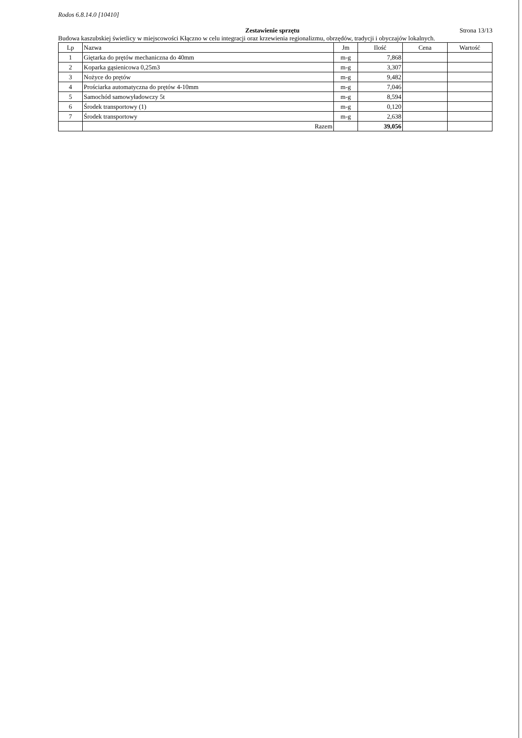Rodos 6.8.14.0 [10410]
Zestawienie sprzętu Strona 13/13
Budowa kaszubskiej świetlicy w miejscowości Kłączno w celu integracji oraz krzewienia regionalizmu, obrzędów, tradycji i obyczajów lokalnych.
| Lp | Nazwa | Jm | Ilość | Cena | Wartość |
| --- | --- | --- | --- | --- | --- |
| 1 | Giętarka do prętów mechaniczna do 40mm | m-g | 7,868 | | |
| 2 | Koparka gąsienicowa 0,25m3 | m-g | 3,307 | | |
| 3 | Nożyce do prętów | m-g | 9,482 | | |
| 4 | Prościarka automatyczna do prętów 4-10mm | m-g | 7,046 | | |
| 5 | Samochód samowyładowczy 5t | m-g | 8,594 | | |
| 6 | Środek transportowy (1) | m-g | 0,120 | | |
| 7 | Środek transportowy | m-g | 2,638 | | |
| | Razem | | 39,056 | | |